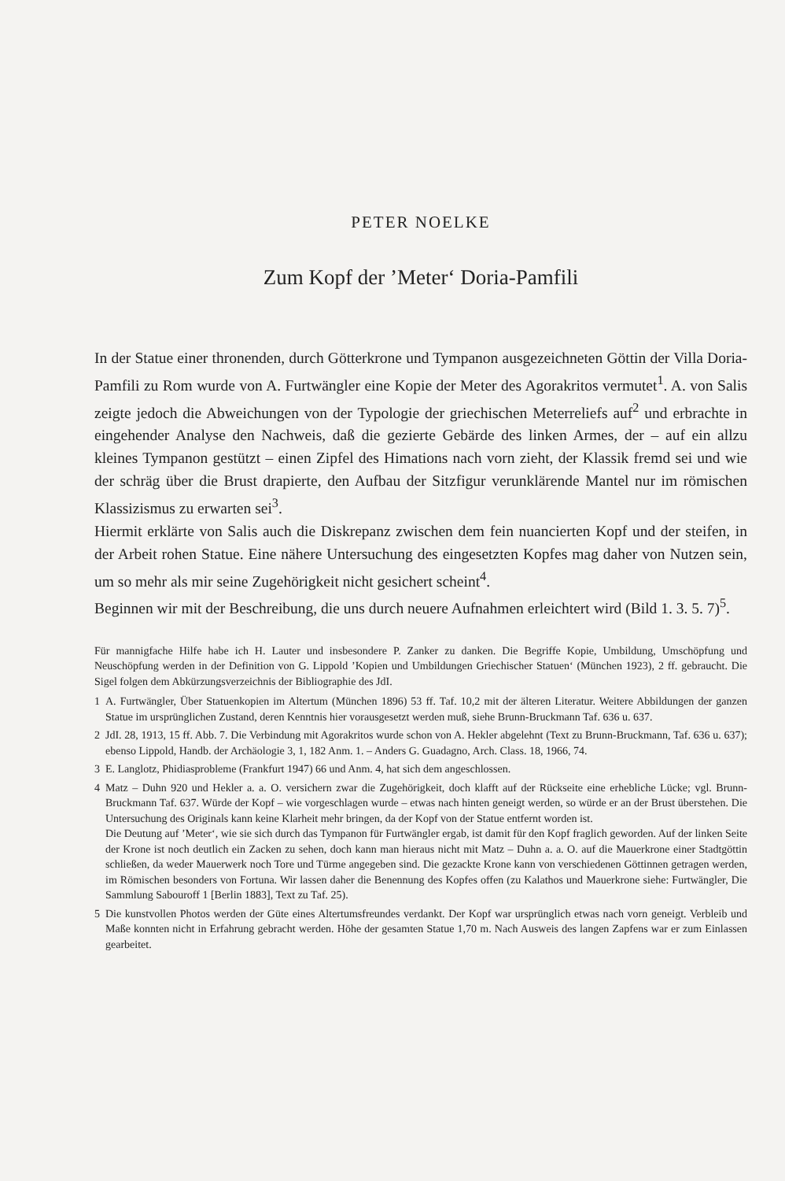PETER NOELKE
Zum Kopf der ’Meter‘ Doria-Pamfili
In der Statue einer thronenden, durch Götterkrone und Tympanon ausgezeichneten Göttin der Villa Doria-Pamfili zu Rom wurde von A. Furtwängler eine Kopie der Meter des Agorakritos vermutet<sup>1</sup>. A. von Salis zeigte jedoch die Abweichungen von der Typologie der griechischen Meterreliefs auf<sup>2</sup> und erbrachte in eingehender Analyse den Nachweis, daß die gezierte Gebärde des linken Armes, der – auf ein allzu kleines Tympanon gestützt – einen Zipfel des Himations nach vorn zieht, der Klassik fremd sei und wie der schräg über die Brust drapierte, den Aufbau der Sitzfigur verunklärende Mantel nur im römischen Klassizismus zu erwarten sei<sup>3</sup>.
Hiermit erklärte von Salis auch die Diskrepanz zwischen dem fein nuancierten Kopf und der steifen, in der Arbeit rohen Statue. Eine nähere Untersuchung des eingesetzten Kopfes mag daher von Nutzen sein, um so mehr als mir seine Zugehörigkeit nicht gesichert scheint<sup>4</sup>.
Beginnen wir mit der Beschreibung, die uns durch neuere Aufnahmen erleichtert wird (Bild 1. 3. 5. 7)<sup>5</sup>.
Für mannigfache Hilfe habe ich H. Lauter und insbesondere P. Zanker zu danken. Die Begriffe Kopie, Umbildung, Umschöpfung und Neuschöpfung werden in der Definition von G. Lippold ’Kopien und Umbildungen Griechischer Statuen‘ (München 1923), 2 ff. gebraucht. Die Sigel folgen dem Abkürzungsverzeichnis der Bibliographie des JdI.
1 A. Furtwängler, Über Statuenkopien im Altertum (München 1896) 53 ff. Taf. 10,2 mit der älteren Literatur. Weitere Abbildungen der ganzen Statue im ursprünglichen Zustand, deren Kenntnis hier vorausgesetzt werden muß, siehe Brunn-Bruckmann Taf. 636 u. 637.
2 JdI. 28, 1913, 15 ff. Abb. 7. Die Verbindung mit Agorakritos wurde schon von A. Hekler abgelehnt (Text zu Brunn-Bruckmann, Taf. 636 u. 637); ebenso Lippold, Handb. der Archäologie 3, 1, 182 Anm. 1. – Anders G. Guadagno, Arch. Class. 18, 1966, 74.
3 E. Langlotz, Phidiasprobleme (Frankfurt 1947) 66 und Anm. 4, hat sich dem angeschlossen.
4 Matz – Duhn 920 und Hekler a. a. O. versichern zwar die Zugehörigkeit, doch klafft auf der Rückseite eine erhebliche Lücke; vgl. Brunn-Bruckmann Taf. 637. Würde der Kopf – wie vorgeschlagen wurde – etwas nach hinten geneigt werden, so würde er an der Brust überstehen. Die Untersuchung des Originals kann keine Klarheit mehr bringen, da der Kopf von der Statue entfernt worden ist.
Die Deutung auf ’Meter‘, wie sie sich durch das Tympanon für Furtwängler ergab, ist damit für den Kopf fraglich geworden. Auf der linken Seite der Krone ist noch deutlich ein Zacken zu sehen, doch kann man hieraus nicht mit Matz – Duhn a. a. O. auf die Mauerkrone einer Stadtgöttin schließen, da weder Mauerwerk noch Tore und Türme angegeben sind. Die gezackte Krone kann von verschiedenen Göttinnen getragen werden, im Römischen besonders von Fortuna. Wir lassen daher die Benennung des Kopfes offen (zu Kalathos und Mauerkrone siehe: Furtwängler, Die Sammlung Sabouroff 1 [Berlin 1883], Text zu Taf. 25).
5 Die kunstvollen Photos werden der Güte eines Altertumsfreundes verdankt. Der Kopf war ursprünglich etwas nach vorn geneigt. Verbleib und Maße konnten nicht in Erfahrung gebracht werden. Höhe der gesamten Statue 1,70 m. Nach Ausweis des langen Zapfens war er zum Einlassen gearbeitet.